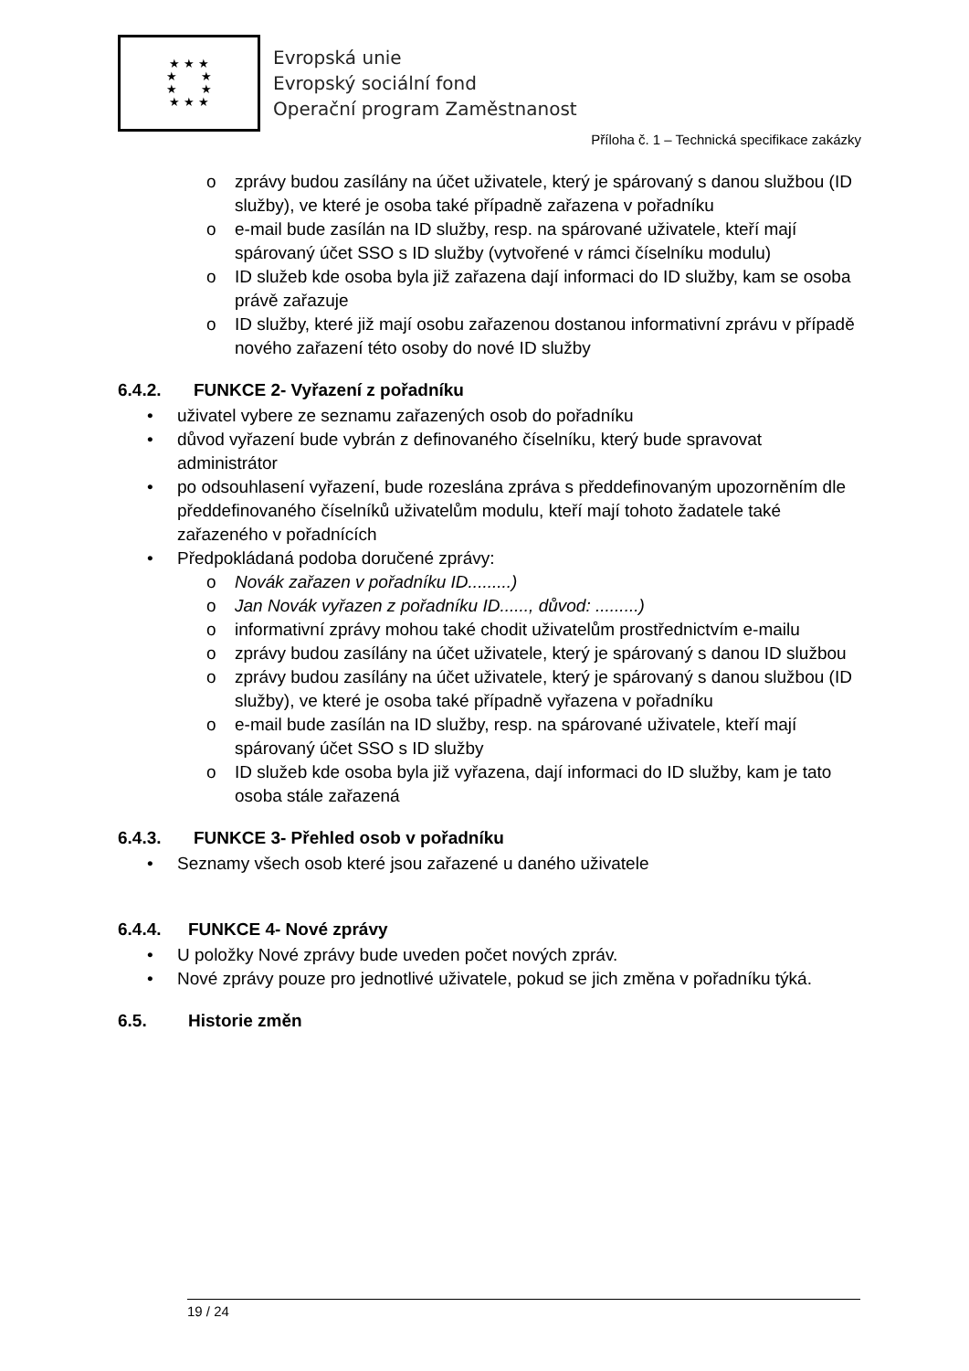★ ★ ★
★ ★
★ ★
★ ★ ★
Evropská unie
Evropský sociální fond
Operační program Zaměstnanost
Příloha č. 1 – Technická specifikace zakázky
o zprávy budou zasílány na účet uživatele, který je spárovaný s danou službou (ID služby), ve které je osoba také případně zařazena v pořadníku
o e-mail bude zasílán na ID služby, resp. na spárované uživatele, kteří mají spárovaný účet SSO s ID služby (vytvořené v rámci číselníku modulu)
o ID služeb kde osoba byla již zařazena dají informaci do ID služby, kam se osoba právě zařazuje
o ID služby, které již mají osobu zařazenou dostanou informativní zprávu v případě nového zařazení této osoby do nové ID služby
6.4.2. FUNKCE 2- Vyřazení z pořadníku
• uživatel vybere ze seznamu zařazených osob do pořadníku
• důvod vyřazení bude vybrán z definovaného číselníku, který bude spravovat administrátor
• po odsouhlasení vyřazení, bude rozeslána zpráva s předdefinovaným upozorněním dle předdefinovaného číselníků uživatelům modulu, kteří mají tohoto žadatele také zařazeného v pořadnících
• Předpokládaná podoba doručené zprávy:
o Novák zařazen v pořadníku ID.........)
o Jan Novák vyřazen z pořadníku ID......, důvod: .........)
o informativní zprávy mohou také chodit uživatelům prostřednictvím e-mailu
o zprávy budou zasílány na účet uživatele, který je spárovaný s danou ID službou
o zprávy budou zasílány na účet uživatele, který je spárovaný s danou službou (ID služby), ve které je osoba také případně vyřazena v pořadníku
o e-mail bude zasílán na ID služby, resp. na spárované uživatele, kteří mají spárovaný účet SSO s ID služby
o ID služeb kde osoba byla již vyřazena, dají informaci do ID služby, kam je tato osoba stále zařazená
6.4.3. FUNKCE 3- Přehled osob v pořadníku
• Seznamy všech osob které jsou zařazené u daného uživatele
6.4.4. FUNKCE 4- Nové zprávy
• U položky Nové zprávy bude uveden počet nových zpráv.
• Nové zprávy pouze pro jednotlivé uživatele, pokud se jich změna v pořadníku týká.
6.5. Historie změn
19 / 24